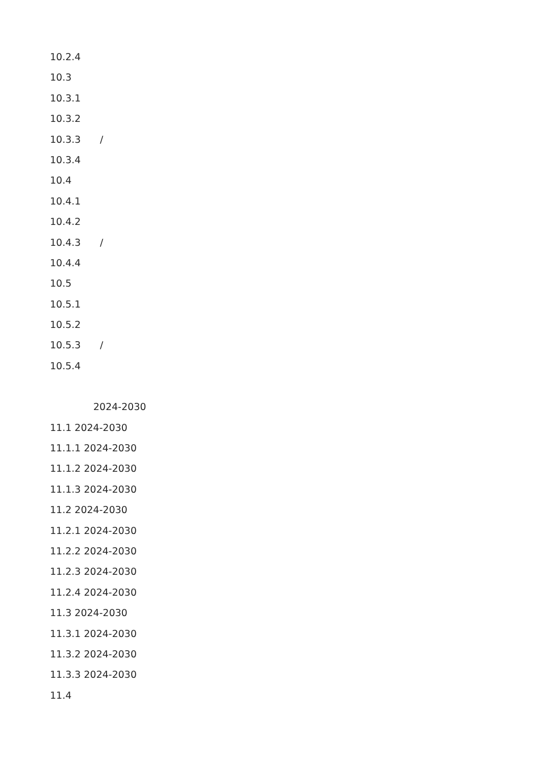10.2.4
10.3
10.3.1
10.3.2
10.3.3 /
10.3.4
10.4
10.4.1
10.4.2
10.4.3 /
10.4.4
10.5
10.5.1
10.5.2
10.5.3 /
10.5.4
2024-2030
11.1 2024-2030
11.1.1 2024-2030
11.1.2 2024-2030
11.1.3 2024-2030
11.2 2024-2030
11.2.1 2024-2030
11.2.2 2024-2030
11.2.3 2024-2030
11.2.4 2024-2030
11.3 2024-2030
11.3.1 2024-2030
11.3.2 2024-2030
11.3.3 2024-2030
11.4